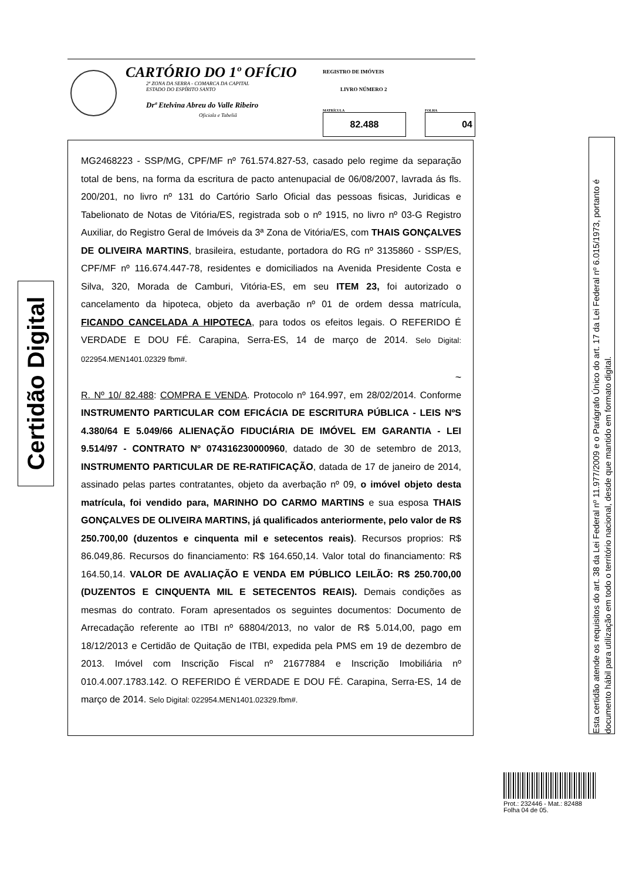CARTÓRIO DO 1º OFÍCIO
2ª ZONA DA SERRA - COMARCA DA CAPITAL
ESTADO DO ESPÍRITO SANTO
Drª Etelvina Abreu do Valle Ribeiro
Oficiala e Tabeliã
REGISTRO DE IMÓVEIS
LIVRO NÚMERO 2
MATRÍCULA
82.488
FOLHA
04
MG2468223 - SSP/MG, CPF/MF nº 761.574.827-53, casado pelo regime da separação total de bens, na forma da escritura de pacto antenupacial de 06/08/2007, lavrada ás fls. 200/201, no livro nº 131 do Cartório Sarlo Oficial das pessoas fisicas, Juridicas e Tabelionato de Notas de Vitória/ES, registrada sob o nº 1915, no livro nº 03-G Registro Auxiliar, do Registro Geral de Imóveis da 3ª Zona de Vitória/ES, com THAIS GONÇALVES DE OLIVEIRA MARTINS, brasileira, estudante, portadora do RG nº 3135860 - SSP/ES, CPF/MF nº 116.674.447-78, residentes e domiciliados na Avenida Presidente Costa e Silva, 320, Morada de Camburi, Vitória-ES, em seu ITEM 23, foi autorizado o cancelamento da hipoteca, objeto da averbação nº 01 de ordem dessa matrícula, FICANDO CANCELADA A HIPOTECA, para todos os efeitos legais. O REFERIDO É VERDADE E DOU FÉ. Carapina, Serra-ES, 14 de março de 2014. Selo Digital: 022954.MEN1401.02329 fbm#.
~
R. Nº 10/ 82.488: COMPRA E VENDA. Protocolo nº 164.997, em 28/02/2014. Conforme INSTRUMENTO PARTICULAR COM EFICÁCIA DE ESCRITURA PÚBLICA - LEIS NºS 4.380/64 E 5.049/66 ALIENAÇÃO FIDUCIÁRIA DE IMÓVEL EM GARANTIA - LEI 9.514/97 - CONTRATO Nº 074316230000960, datado de 30 de setembro de 2013, INSTRUMENTO PARTICULAR DE RE-RATIFICAÇÃO, datada de 17 de janeiro de 2014, assinado pelas partes contratantes, objeto da averbação nº 09, o imóvel objeto desta matrícula, foi vendido para, MARINHO DO CARMO MARTINS e sua esposa THAIS GONÇALVES DE OLIVEIRA MARTINS, já qualificados anteriormente, pelo valor de R$ 250.700,00 (duzentos e cinquenta mil e setecentos reais). Recursos proprios: R$ 86.049,86. Recursos do financiamento: R$ 164.650,14. Valor total do financiamento: R$ 164.50,14. VALOR DE AVALIAÇÃO E VENDA EM PÚBLICO LEILÃO: R$ 250.700,00 (DUZENTOS E CINQUENTA MIL E SETECENTOS REAIS). Demais condições as mesmas do contrato. Foram apresentados os seguintes documentos: Documento de Arrecadação referente ao ITBI nº 68804/2013, no valor de R$ 5.014,00, pago em 18/12/2013 e Certidão de Quitação de ITBI, expedida pela PMS em 19 de dezembro de 2013. Imóvel com Inscrição Fiscal nº 21677884 e Inscrição Imobiliária nº 010.4.007.1783.142. O REFERIDO É VERDADE E DOU FÉ. Carapina, Serra-ES, 14 de março de 2014. Selo Digital: 022954.MEN1401.02329.fbm#.
Certidão Digital
Esta certidão atende os requisitos do art. 38 da Lei Federal nº 11.977/2009 e o Parágrafo Único do art. 17 da Lei Federal nº 6.015/1973, portanto é documento hábil para utilização em todo o território nacional, desde que mantido em formato digital.
Prot.: 232446 - Mat.: 82488
Folha 04 de 05.